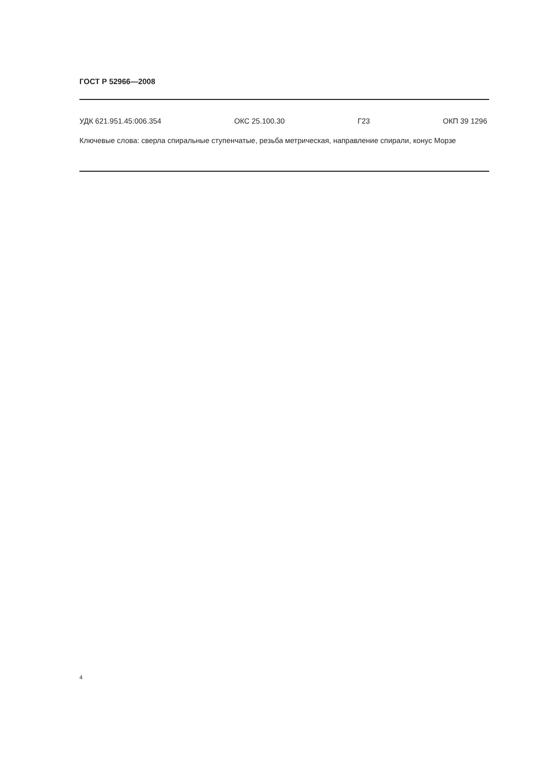ГОСТ Р 52966—2008
УДК 621.951.45:006.354 ОКС 25.100.30 Г23 ОКП 39 1296
Ключевые слова: сверла спиральные ступенчатые, резьба метрическая, направление спирали, конус Морзе
4